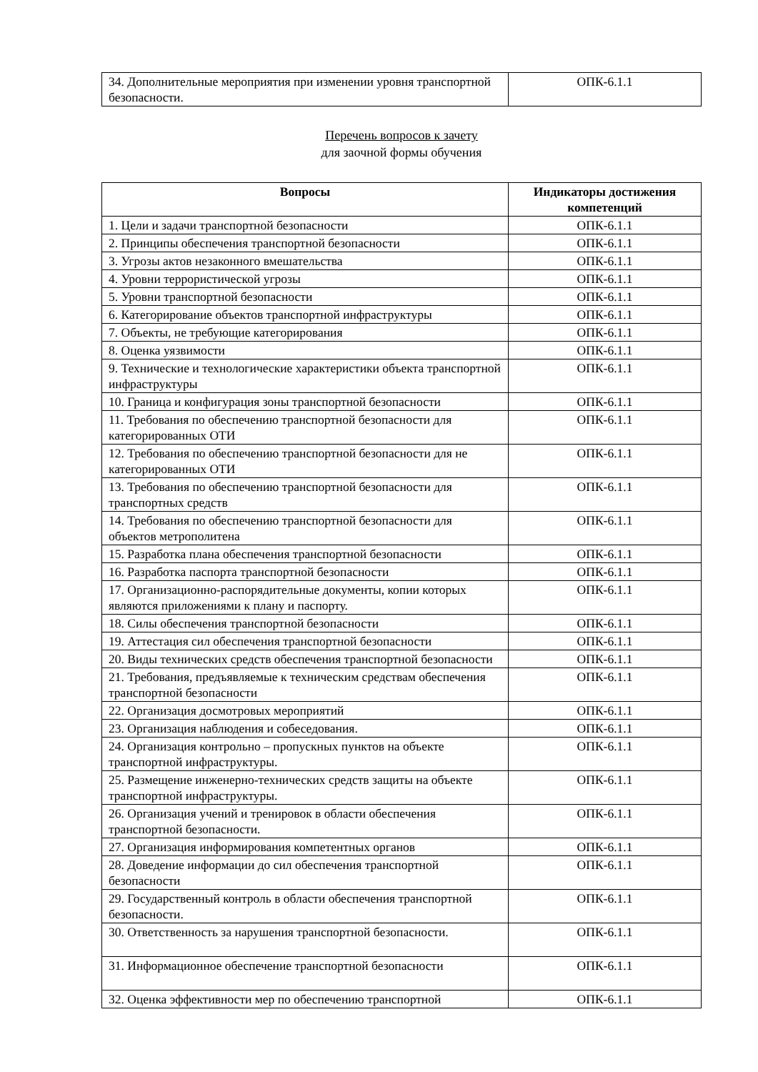| 34. Дополнительные мероприятия при изменении уровня транспортной безопасности. | ОПК-6.1.1 |
Перечень вопросов к зачету
для заочной формы обучения
| Вопросы | Индикаторы достижения компетенций |
| --- | --- |
| 1. Цели и задачи транспортной безопасности | ОПК-6.1.1 |
| 2. Принципы обеспечения транспортной безопасности | ОПК-6.1.1 |
| 3. Угрозы актов незаконного вмешательства | ОПК-6.1.1 |
| 4. Уровни террористической угрозы | ОПК-6.1.1 |
| 5. Уровни транспортной безопасности | ОПК-6.1.1 |
| 6. Категорирование объектов транспортной инфраструктуры | ОПК-6.1.1 |
| 7. Объекты, не требующие категорирования | ОПК-6.1.1 |
| 8. Оценка уязвимости | ОПК-6.1.1 |
| 9. Технические и технологические характеристики объекта транспортной инфраструктуры | ОПК-6.1.1 |
| 10. Граница и конфигурация зоны транспортной безопасности | ОПК-6.1.1 |
| 11. Требования по обеспечению транспортной безопасности для категорированных ОТИ | ОПК-6.1.1 |
| 12. Требования по обеспечению транспортной безопасности для не категорированных ОТИ | ОПК-6.1.1 |
| 13. Требования по обеспечению транспортной безопасности для транспортных средств | ОПК-6.1.1 |
| 14. Требования по обеспечению транспортной безопасности для объектов метрополитена | ОПК-6.1.1 |
| 15. Разработка плана обеспечения транспортной безопасности | ОПК-6.1.1 |
| 16. Разработка паспорта транспортной безопасности | ОПК-6.1.1 |
| 17. Организационно-распорядительные документы, копии которых являются приложениями к плану и паспорту. | ОПК-6.1.1 |
| 18. Силы обеспечения транспортной безопасности | ОПК-6.1.1 |
| 19. Аттестация сил обеспечения транспортной безопасности | ОПК-6.1.1 |
| 20. Виды технических средств обеспечения транспортной безопасности | ОПК-6.1.1 |
| 21. Требования, предъявляемые к техническим средствам обеспечения транспортной безопасности | ОПК-6.1.1 |
| 22. Организация досмотровых мероприятий | ОПК-6.1.1 |
| 23. Организация наблюдения и собеседования. | ОПК-6.1.1 |
| 24. Организация контрольно – пропускных пунктов на объекте транспортной инфраструктуры. | ОПК-6.1.1 |
| 25. Размещение инженерно-технических средств защиты на объекте транспортной инфраструктуры. | ОПК-6.1.1 |
| 26. Организация учений и тренировок в области обеспечения транспортной безопасности. | ОПК-6.1.1 |
| 27. Организация информирования компетентных органов | ОПК-6.1.1 |
| 28. Доведение информации до сил обеспечения транспортной безопасности | ОПК-6.1.1 |
| 29. Государственный контроль в области обеспечения транспортной безопасности. | ОПК-6.1.1 |
| 30. Ответственность за нарушения транспортной безопасности. | ОПК-6.1.1 |
| 31. Информационное обеспечение транспортной безопасности | ОПК-6.1.1 |
| 32. Оценка эффективности мер по обеспечению транспортной | ОПК-6.1.1 |